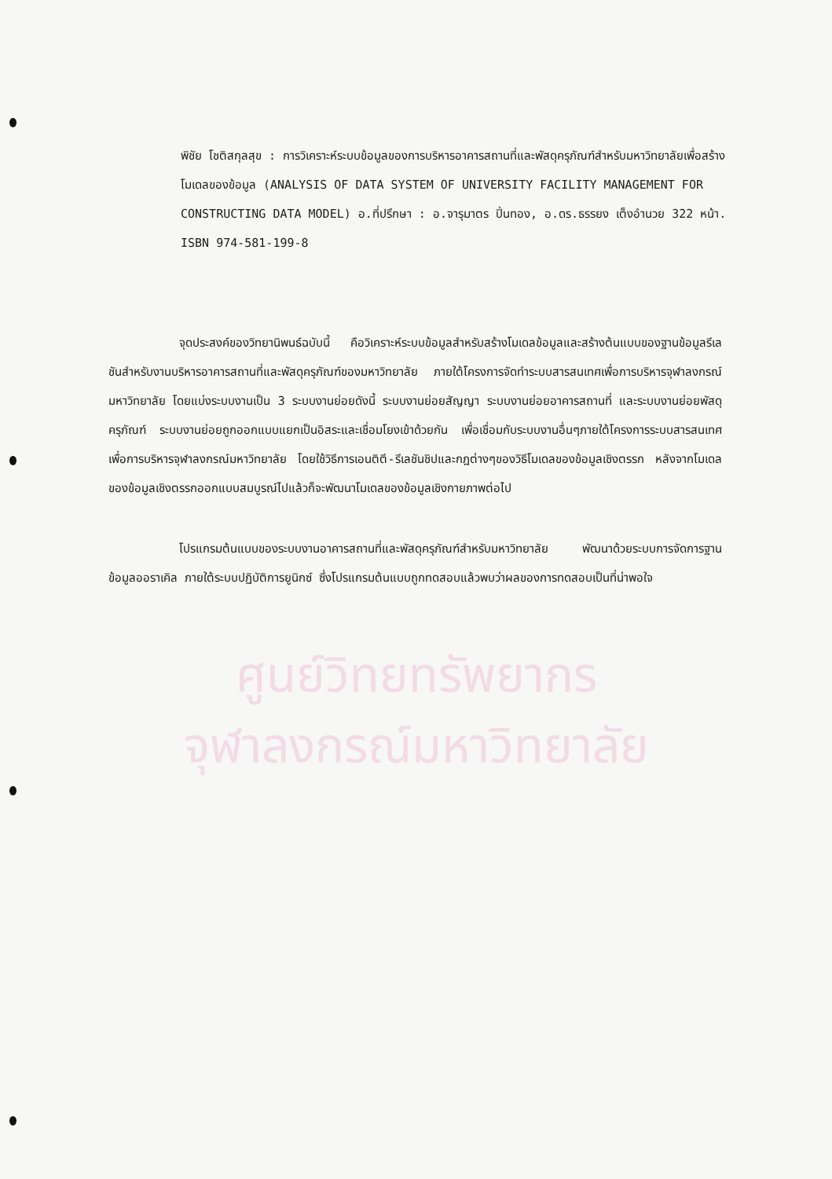พิชัย โชติสกุลสุข : การวิเคราะห์ระบบข้อมูลของการบริหารอาคารสถานที่และพัสดุครุภัณฑ์สำหรับมหาวิทยาลัยเพื่อสร้างโมเดลของข้อมูล (ANALYSIS OF DATA SYSTEM OF UNIVERSITY FACILITY MANAGEMENT FOR CONSTRUCTING DATA MODEL) อ.ที่ปรึกษา : อ.จารุมาตร ปิ่นทอง, อ.ดร.ธรรยง เต็งอำนวย 322 หน้า.
ISBN 974-581-199-8
จุดประสงค์ของวิทยานิพนธ์ฉบับนี้ คือวิเคราะห์ระบบข้อมูลสำหรับสร้างโมเดลข้อมูลและสร้างต้นแบบของฐานข้อมูลรีเลชันสำหรับงานบริหารอาคารสถานที่และพัสดุครุภัณฑ์ของมหาวิทยาลัย ภายใต้โครงการจัดทำระบบสารสนเทศเพื่อการบริหารจุฬาลงกรณ์มหาวิทยาลัย โดยแบ่งระบบงานเป็น 3 ระบบงานย่อยดังนี้ ระบบงานย่อยสัญญา ระบบงานย่อยอาคารสถานที่ และระบบงานย่อยพัสดุครุภัณฑ์ ระบบงานย่อยถูกออกแบบแยกเป็นอิสระและเชื่อมโยงเข้าด้วยกัน เพื่อเชื่อมกับระบบงานอื่นๆภายใต้โครงการระบบสารสนเทศเพื่อการบริหารจุฬาลงกรณ์มหาวิทยาลัย โดยใช้วิธีการเอนติตี-รีเลชันชิปและกฎต่างๆของวิธีโมเดลของข้อมูลเชิงตรรก หลังจากโมเดลของข้อมูลเชิงตรรกออกแบบสมบูรณ์ไปแล้วก็จะพัฒนาโมเดลของข้อมูลเชิงกายภาพต่อไป
โปรแกรมต้นแบบของระบบงานอาคารสถานที่และพัสดุครุภัณฑ์สำหรับมหาวิทยาลัย พัฒนาด้วยระบบการจัดการฐานข้อมูลออราเคิล ภายใต้ระบบปฏิบัติการยูนิกซ์ ซึ่งโปรแกรมต้นแบบถูกทดสอบแล้วพบว่าผลของการทดสอบเป็นที่น่าพอใจ
ศูนย์วิทยทรัพยากร
จุฬาลงกรณ์มหาวิทยาลัย